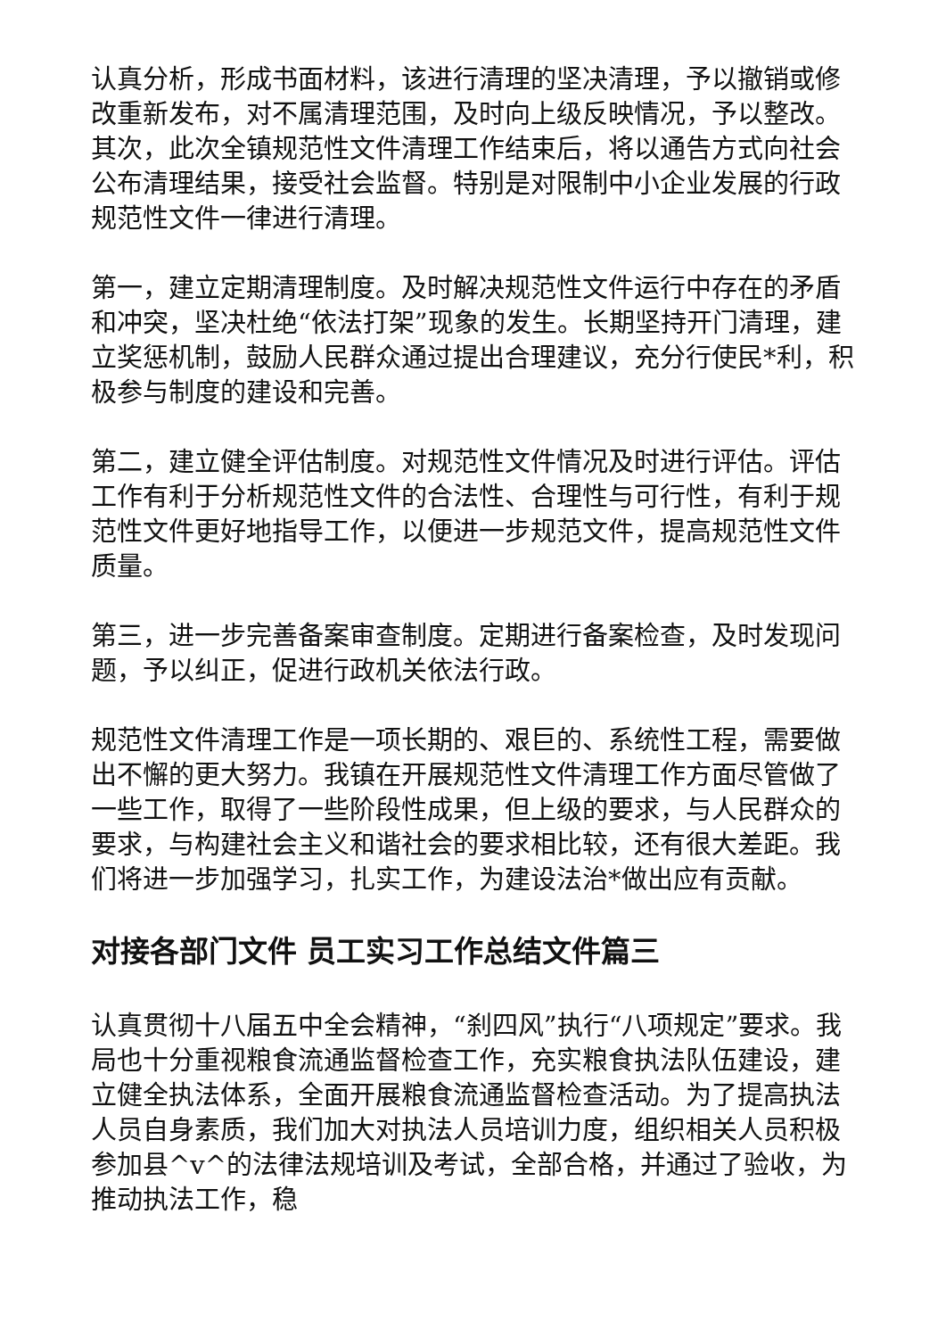认真分析，形成书面材料，该进行清理的坚决清理，予以撤销或修改重新发布，对不属清理范围，及时向上级反映情况，予以整改。其次，此次全镇规范性文件清理工作结束后，将以通告方式向社会公布清理结果，接受社会监督。特别是对限制中小企业发展的行政规范性文件一律进行清理。
第一，建立定期清理制度。及时解决规范性文件运行中存在的矛盾和冲突，坚决杜绝“依法打架”现象的发生。长期坚持开门清理，建立奖惩机制，鼓励人民群众通过提出合理建议，充分行使民*利，积极参与制度的建设和完善。
第二，建立健全评估制度。对规范性文件情况及时进行评估。评估工作有利于分析规范性文件的合法性、合理性与可行性，有利于规范性文件更好地指导工作，以便进一步规范文件，提高规范性文件质量。
第三，进一步完善备案审查制度。定期进行备案检查，及时发现问题，予以纠正，促进行政机关依法行政。
规范性文件清理工作是一项长期的、艰巨的、系统性工程，需要做出不懈的更大努力。我镇在开展规范性文件清理工作方面尽管做了一些工作，取得了一些阶段性成果，但上级的要求，与人民群众的要求，与构建社会主义和谐社会的要求相比较，还有很大差距。我们将进一步加强学习，扎实工作，为建设法治*做出应有贡献。
对接各部门文件 员工实习工作总结文件篇三
认真贯彻十八届五中全会精神，“刹四风”执行“八项规定”要求。我局也十分重视粮食流通监督检查工作，充实粮食执法队伍建设，建立健全执法体系，全面开展粮食流通监督检查活动。为了提高执法人员自身素质，我们加大对执法人员培训力度，组织相关人员积极参加县^v^的法律法规培训及考试，全部合格，并通过了验收，为推动执法工作，稳